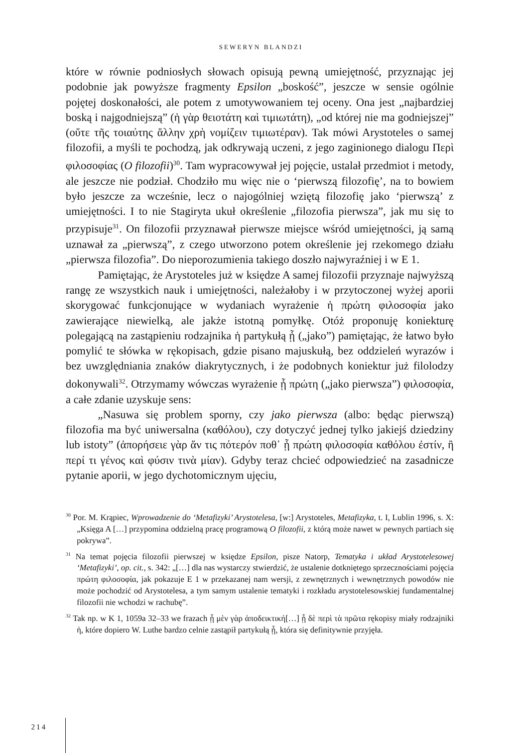SEWERYN BLANDZI
które w równie podniosłych słowach opisują pewną umiejętność, przyznając jej podobnie jak powyższe fragmenty Epsilon „boskość”, jeszcze w sensie ogólnie pojętej doskonałości, ale potem z umotywowaniem tej oceny. Ona jest „najbardziej boską i najgodniejszą” (ἡ γὰρ θειοτάτη καὶ τιμιωτάτη), „od której nie ma godniejszej” (οὔτε τῆς τοιαύτης ἄλλην χρὴ νομίζειν τιμιωτέραν). Tak mówi Arystoteles o samej filozofii, a myśli te pochodzą, jak odkrywają uczeni, z jego zaginionego dialogu Περὶ φιλοσοφίας (O filozofii)<sup>30</sup>. Tam wypracowywał jej pojęcie, ustalał przedmiot i metody, ale jeszcze nie podział. Chodziło mu więc nie o ‘pierwszą filozofię’, na to bowiem było jeszcze za wcześnie, lecz o najogólniej wziętą filozofię jako ‘pierwszą’ z umiejętności. I to nie Stagiryta ukuł określenie „filozofia pierwsza”, jak mu się to przypisuje<sup>31</sup>. On filozofii przyznawał pierwsze miejsce wśród umiejętności, ją samą uznawał za „pierwszą”, z czego utworzono potem określenie jej rzekomego działu „pierwsza filozofia”. Do nieporozumienia takiego doszło najwyraźniej i w E 1.
Pamiętając, że Arystoteles już w księdze A samej filozofii przyznaje najwyższą rangę ze wszystkich nauk i umiejętności, należałoby i w przytoczonej wyżej aporii skorygować funkcjonujące w wydaniach wyrażenie ἡ πρώτη φιλοσοφία jako zawierające niewielką, ale jakże istotną pomyłkę. Otóż proponuję koniekturę polegającą na zastąpieniu rodzajnika ἡ partykułą ᾗ („jako”) pamiętając, że łatwo było pomylić te słówka w rękopisach, gdzie pisano majuskułą, bez oddzieleń wyrazów i bez uwzględniania znaków diakrytycznych, i że podobnych koniektur już filolodzy dokonywali<sup>32</sup>. Otrzymamy wówczas wyrażenie ᾗ πρώτη („jako pierwsza”) φιλοσοφία, a całe zdanie uzyskuje sens:
„Nasuwa się problem sporny, czy jako pierwsza (albo: będąc pierwszą) filozofia ma być uniwersalna (καθόλου), czy dotyczyć jednej tylko jakiejś dziedziny lub istoty” (ἀπορήσειε γὰρ ἄν τις πότερόν ποθ᾽ ᾗ πρώτη φιλοσοφία καθόλου ἐστίν, ἢ περί τι γένος καὶ φύσιν τινὰ μίαν). Gdyby teraz chcieć odpowiedzieć na zasadnicze pytanie aporii, w jego dychotomicznym ujęciu,
<sup>30</sup> Por. M. Krąpiec, Wprowadzenie do ‘Metafizyki’ Arystotelesa, [w:] Arystoteles, Metafizyka, t. I, Lublin 1996, s. X: „Księga A […] przypomina oddzielną pracę programową O filozofii, z którą może nawet w pewnych partiach się pokrywa”.
<sup>31</sup> Na temat pojęcia filozofii pierwszej w księdze Epsilon, pisze Natorp, Tematyka i układ Arystotelesowej ‘Metafizyki’, op. cit., s. 342: „[…] dla nas wystarczy stwierdzić, że ustalenie dotkniętego sprzecznościami pojęcia πρώτη φιλοσοφία, jak pokazuje E 1 w przekazanej nam wersji, z zewnętrznych i wewnętrznych powodów nie może pochodzić od Arystotelesa, a tym samym ustalenie tematyki i rozkładu arystotelesowskiej fundamentalnej filozofii nie wchodzi w rachubę”.
<sup>32</sup> Tak np. w K 1, 1059a 32–33 we frazach ᾗ μὲν γὰρ ἀποδεικτική[…] ᾗ δὲ περὶ τὰ πρῶτα rękopisy miały rodzajniki ἡ, które dopiero W. Luthe bardzo celnie zastąpił partykułą ᾗ, która się definitywnie przyjęła.
214